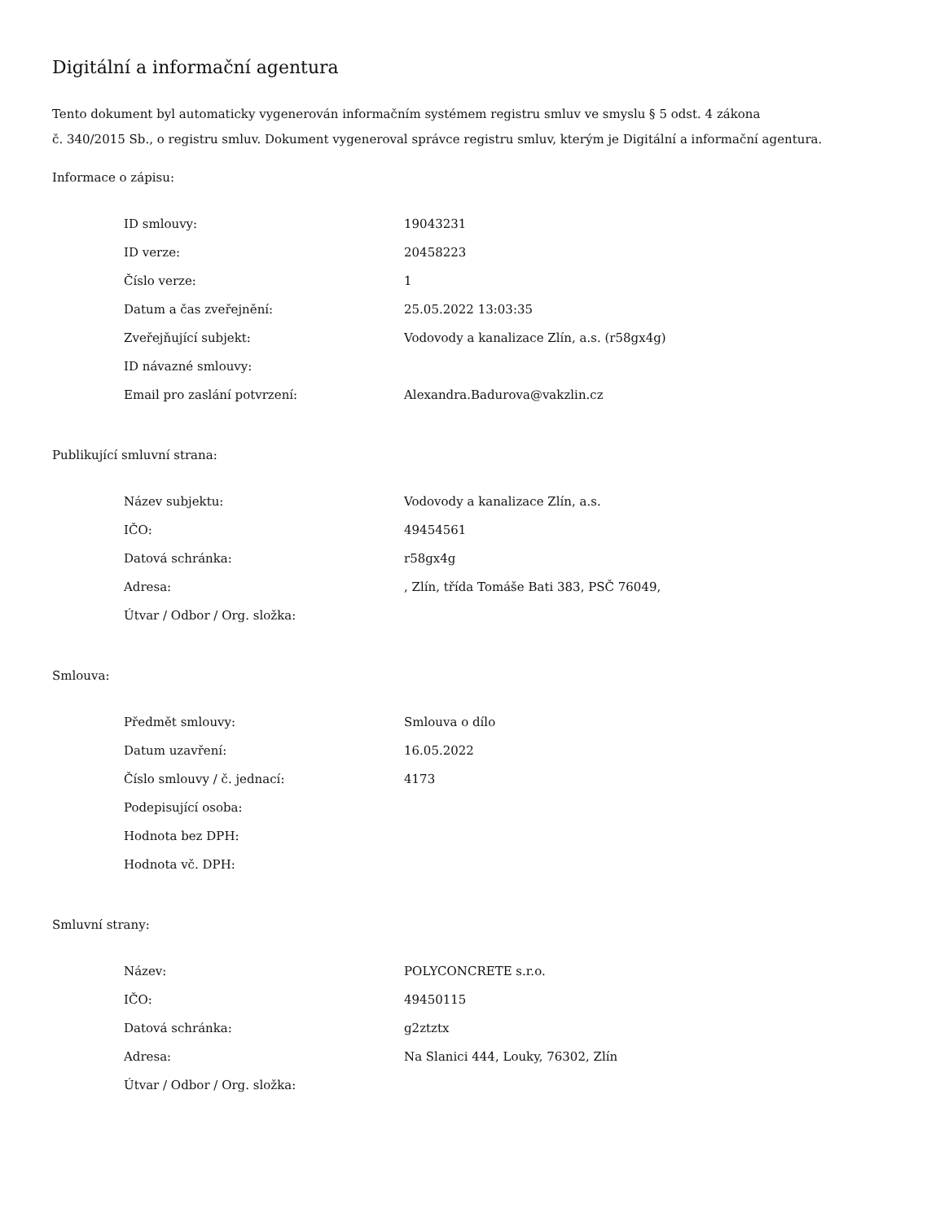Digitální a informační agentura
Tento dokument byl automaticky vygenerován informačním systémem registru smluv ve smyslu § 5 odst. 4 zákona
č. 340/2015 Sb., o registru smluv. Dokument vygeneroval správce registru smluv, kterým je Digitální a informační agentura.
Informace o zápisu:
| ID smlouvy: | 19043231 |
| ID verze: | 20458223 |
| Číslo verze: | 1 |
| Datum a čas zveřejnění: | 25.05.2022 13:03:35 |
| Zveřejňující subjekt: | Vodovody a kanalizace Zlín, a.s. (r58gx4g) |
| ID návazné smlouvy: | |
| Email pro zaslání potvrzení: | Alexandra.Badurova@vakzlin.cz |
Publikující smluvní strana:
| Název subjektu: | Vodovody a kanalizace Zlín, a.s. |
| IČO: | 49454561 |
| Datová schránka: | r58gx4g |
| Adresa: | , Zlín, třída Tomáše Bati 383, PSČ 76049, |
| Útvar / Odbor / Org. složka: | |
Smlouva:
| Předmět smlouvy: | Smlouva o dílo |
| Datum uzavření: | 16.05.2022 |
| Číslo smlouvy / č. jednací: | 4173 |
| Podepisující osoba: | |
| Hodnota bez DPH: | |
| Hodnota vč. DPH: | |
Smluvní strany:
| Název: | POLYCONCRETE s.r.o. |
| IČO: | 49450115 |
| Datová schránka: | g2ztztx |
| Adresa: | Na Slanici 444, Louky, 76302, Zlín |
| Útvar / Odbor / Org. složka: | |